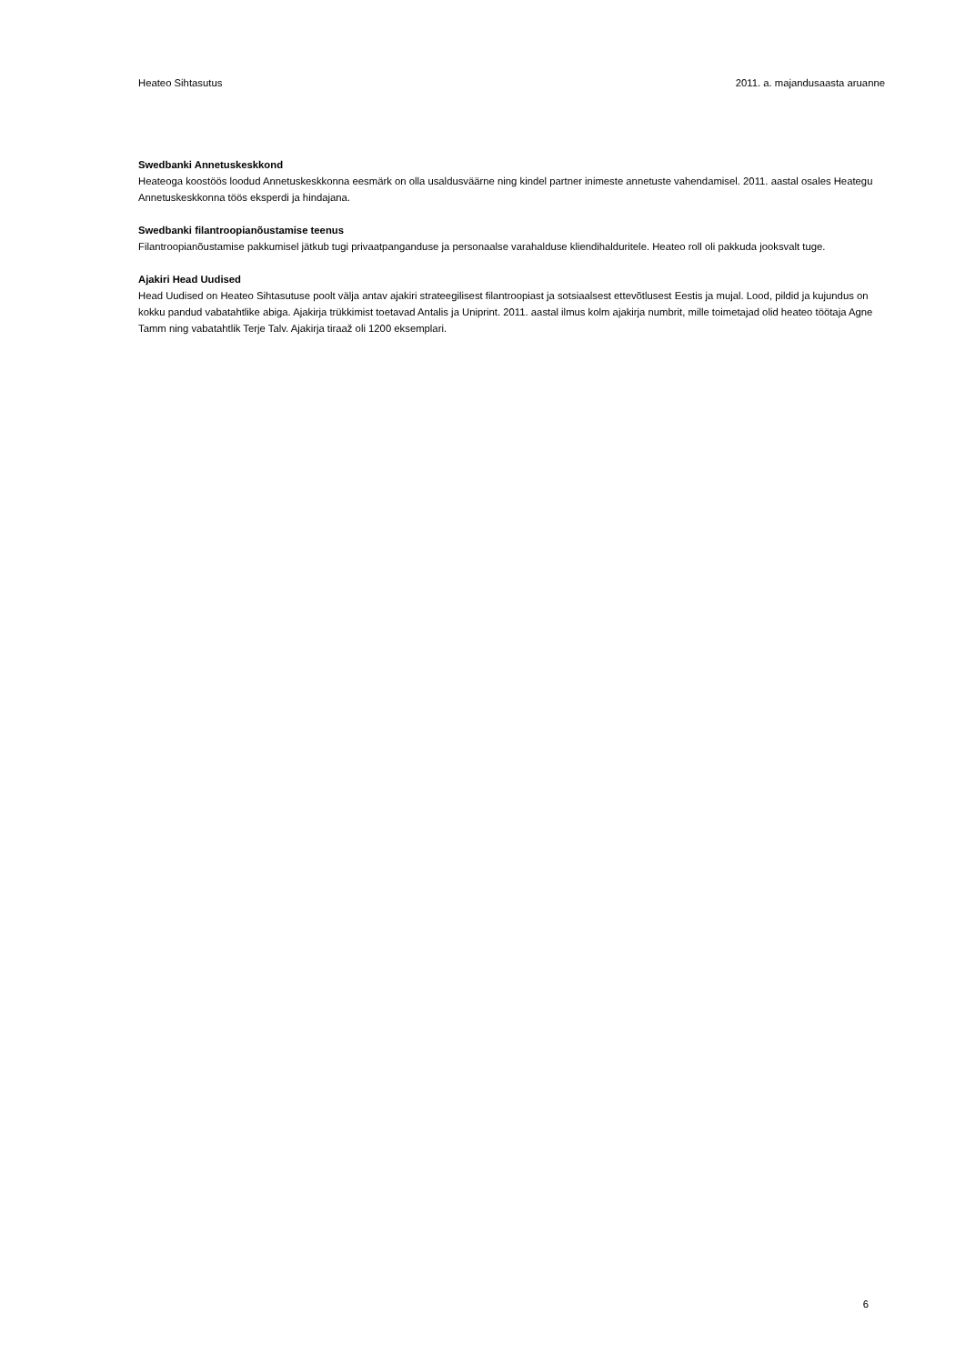Heateo Sihtasutus 2011. a. majandusaasta aruanne
Swedbanki Annetuskeskkond
Heateoga koostöös loodud Annetuskeskkonna eesmärk on olla usaldusväärne ning kindel partner inimeste annetuste vahendamisel. 2011. aastal osales Heategu Annetuskeskkonna töös eksperdi ja hindajana.
Swedbanki filantroopianõustamise teenus
Filantroopianõustamise pakkumisel jätkub tugi privaatpanganduse ja personaalse varahalduse kliendihalduritele. Heateo roll oli pakkuda jooksvalt tuge.
Ajakiri Head Uudised
Head Uudised on Heateo Sihtasutuse poolt välja antav ajakiri strateegilisest filantroopiast ja sotsiaalsest ettevõtlusest Eestis ja mujal. Lood, pildid ja kujundus on kokku pandud vabatahtlike abiga. Ajakirja trükkimist toetavad Antalis ja Uniprint. 2011. aastal ilmus kolm ajakirja numbrit, mille toimetajad olid heateo töötaja Agne Tamm ning vabatahtlik Terje Talv. Ajakirja tiraaž oli 1200 eksemplari.
6